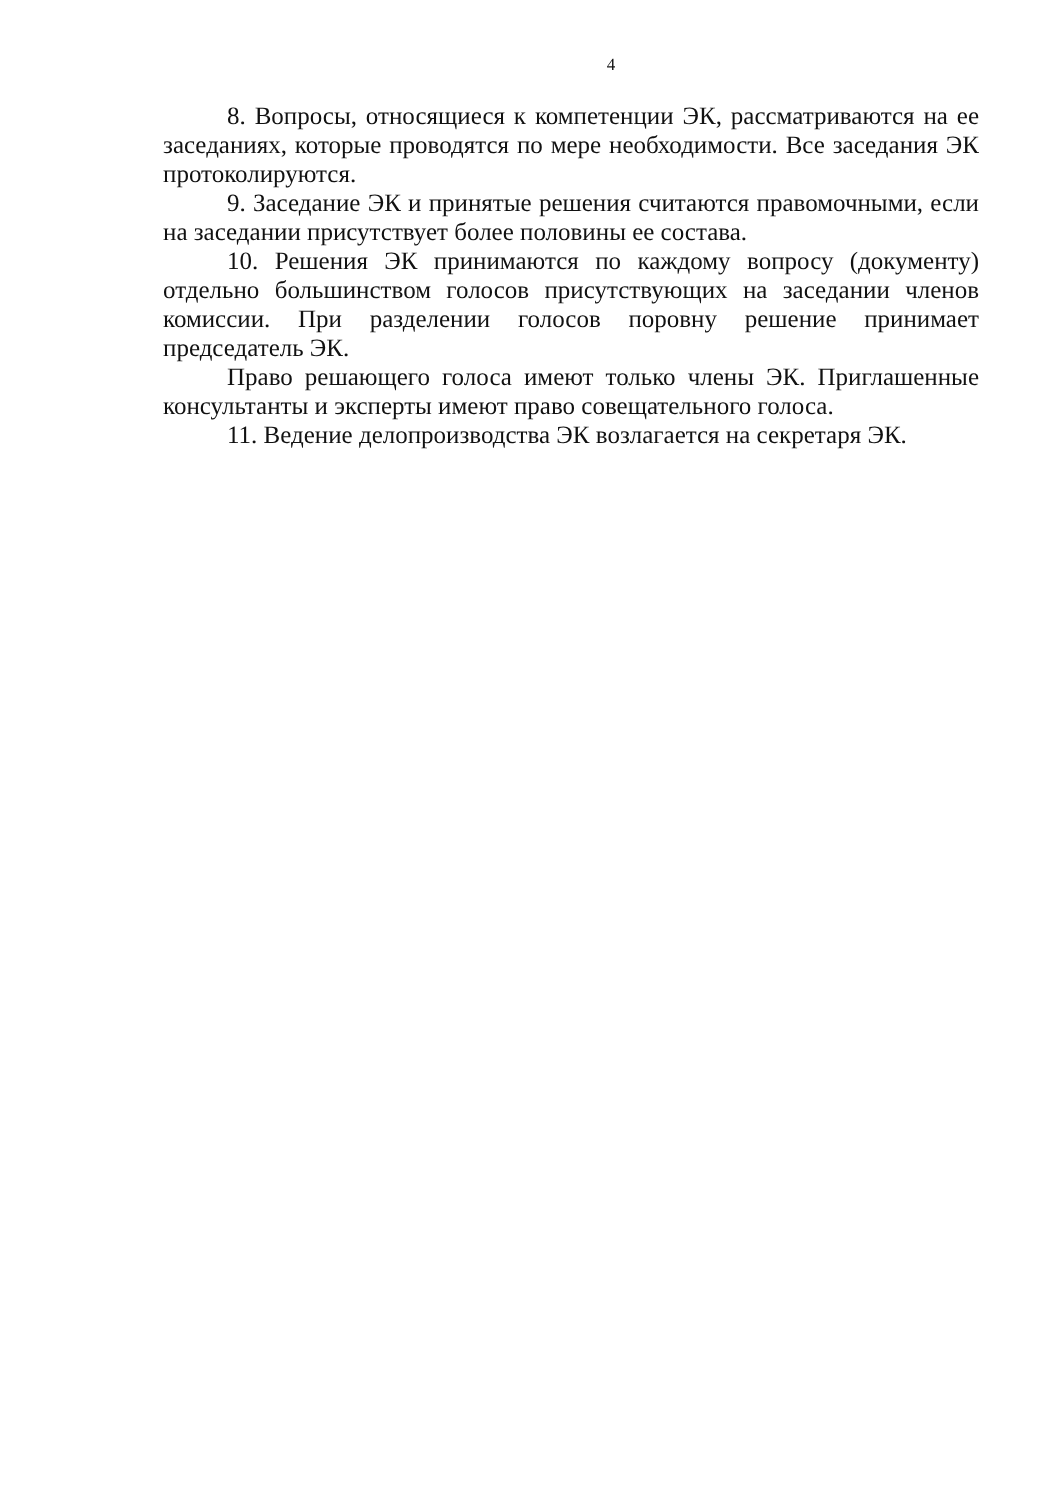4
8. Вопросы, относящиеся к компетенции ЭК, рассматриваются на ее заседаниях, которые проводятся по мере необходимости. Все заседания ЭК протоколируются.
9. Заседание ЭК и принятые решения считаются правомочными, если на заседании присутствует более половины ее состава.
10. Решения ЭК принимаются по каждому вопросу (документу) отдельно большинством голосов присутствующих на заседании членов комиссии. При разделении голосов поровну решение принимает председатель ЭК.
Право решающего голоса имеют только члены ЭК. Приглашенные консультанты и эксперты имеют право совещательного голоса.
11. Ведение делопроизводства ЭК возлагается на секретаря ЭК.